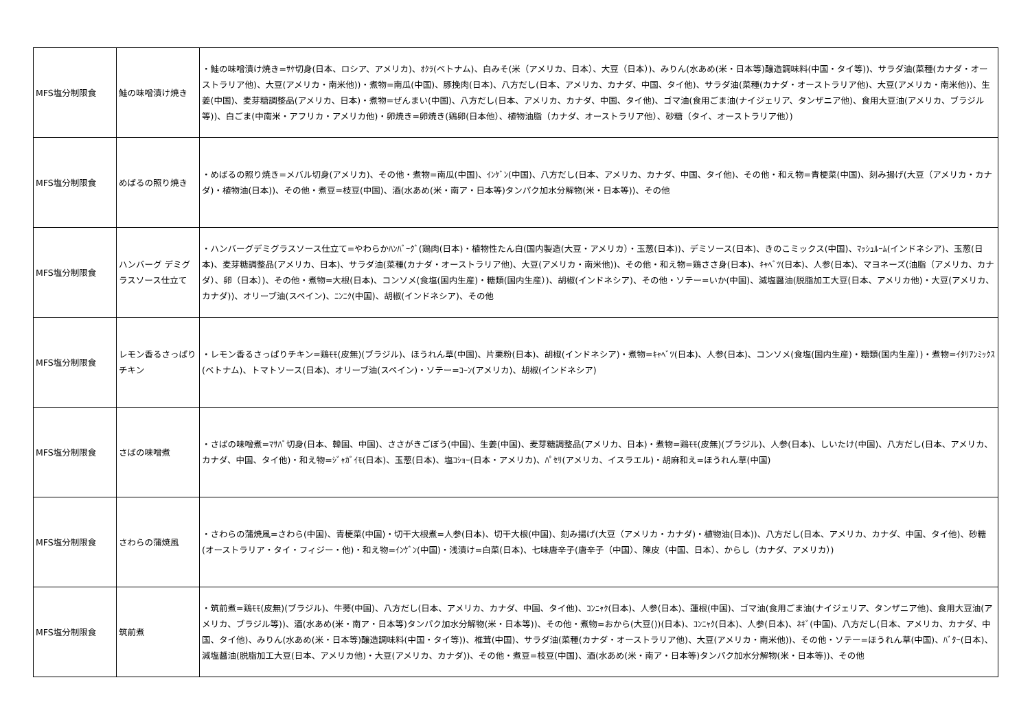| MFS塩分制限食 | 鮭の味噌漬け焼き | ・鮭の味噌漬け焼き=ｻｹ切身(日本、ロシア、アメリカ)、ｵｸﾗ(ベトナム)、白みそ(米（アメリカ、日本）、大豆（日本）)、みりん(水あめ(米・日本等)醸造調味料(中国・タイ等))、サラダ油(菜種(カナダ・オーストラリア他)、大豆(アメリカ・南米他))・煮物=南瓜(中国)、豚挽肉(日本)、八方だし(日本、アメリカ、カナダ、中国、タイ他)、サラダ油(菜種(カナダ・オーストラリア他)、大豆(アメリカ・南米他))、生姜(中国)、麦芽糖調整品(アメリカ、日本)・煮物=ぜんまい(中国)、八方だし(日本、アメリカ、カナダ、中国、タイ他)、ゴマ油(食用ごま油(ナイジェリア、タンザニア他)、食用大豆油(アメリカ、ブラジル等))、白ごま(中南米・アフリカ・アメリカ他)・卵焼き=卵焼き(鶏卵(日本他）、植物油脂（カナダ、オーストラリア他）、砂糖（タイ、オーストラリア他）) |
| MFS塩分制限食 | めばるの照り焼き | ・めばるの照り焼き=メバル切身(アメリカ)、その他・煮物=南瓜(中国)、ｲﾝｹﾞﾝ(中国)、八方だし(日本、アメリカ、カナダ、中国、タイ他)、その他・和え物=青梗菜(中国)、刻み揚げ(大豆（アメリカ・カナダ)・植物油(日本))、その他・煮豆=枝豆(中国)、酒(水あめ(米・南ア・日本等)タンパク加水分解物(米・日本等))、その他 |
| MFS塩分制限食 | ハンバーグ デミグラスソース仕立て | ・ハンバーグデミグラスソース仕立て=やわらかﾊﾝﾊﾞｰｸﾞ(鶏肉(日本)・植物性たん白(国内製造(大豆・アメリカ）・玉葱(日本))、デミソース(日本)、きのこミックス(中国)、ﾏｯｼｭﾙｰﾑ(インドネシア)、玉葱(日本)、麦芽糖調整品(アメリカ、日本)、サラダ油(菜種(カナダ・オーストラリア他)、大豆(アメリカ・南米他))、その他・和え物=鶏ささ身(日本)、ｷｬﾍﾞﾂ(日本)、人参(日本)、マヨネーズ(油脂（アメリカ、カナダ）、卵（日本）)、その他・煮物=大根(日本)、コンソメ(食塩(国内生産)・糖類(国内生産）)、胡椒(インドネシア)、その他・ソテー=いか(中国)、減塩醤油(脱脂加工大豆(日本、アメリカ他)・大豆(アメリカ、カナダ))、オリーブ油(スペイン)、ﾆﾝﾆｸ(中国)、胡椒(インドネシア)、その他 |
| MFS塩分制限食 | レモン香るさっぱりチキン | ・レモン香るさっぱりチキン=鶏ﾓﾓ(皮無)(ブラジル)、ほうれん草(中国)、片栗粉(日本)、胡椒(インドネシア)・煮物=ｷｬﾍﾞﾂ(日本)、人参(日本)、コンソメ(食塩(国内生産)・糖類(国内生産）)・煮物=ｲﾀﾘｱﾝﾐｯｸｽ(ベトナム)、トマトソース(日本)、オリーブ油(スペイン)・ソテー=ｺｰﾝ(アメリカ)、胡椒(インドネシア) |
| MFS塩分制限食 | さばの味噌煮 | ・さばの味噌煮=ﾏｻﾊﾞ切身(日本、韓国、中国)、ささがきごぼう(中国)、生姜(中国)、麦芽糖調整品(アメリカ、日本)・煮物=鶏ﾓﾓ(皮無)(ブラジル)、人参(日本)、しいたけ(中国)、八方だし(日本、アメリカ、カナダ、中国、タイ他)・和え物=ｼﾞｬｶﾞｲﾓ(日本)、玉葱(日本)、塩ｺｼｮｰ(日本・アメリカ)、ﾊﾟｾﾘ(アメリカ、イスラエル)・胡麻和え=ほうれん草(中国) |
| MFS塩分制限食 | さわらの蒲焼風 | ・さわらの蒲焼風=さわら(中国)、青梗菜(中国)・切干大根煮=人参(日本)、切干大根(中国)、刻み揚げ(大豆（アメリカ・カナダ)・植物油(日本))、八方だし(日本、アメリカ、カナダ、中国、タイ他)、砂糖(オーストラリア・タイ・フィジー・他)・和え物=ｲﾝｹﾞﾝ(中国)・浅漬け=白菜(日本)、七味唐辛子(唐辛子（中国）、陳皮（中国、日本）、からし（カナダ、アメリカ）) |
| MFS塩分制限食 | 筑前煮 | ・筑前煮=鶏ﾓﾓ(皮無)(ブラジル)、牛蒡(中国)、八方だし(日本、アメリカ、カナダ、中国、タイ他)、ｺﾝﾆｬｸ(日本)、人参(日本)、蓮根(中国)、ゴマ油(食用ごま油(ナイジェリア、タンザニア他)、食用大豆油(アメリカ、ブラジル等))、酒(水あめ(米・南ア・日本等)タンパク加水分解物(米・日本等))、その他・煮物=おから(大豆())(日本)、ｺﾝﾆｬｸ(日本)、人参(日本)、ﾈｷﾞ(中国)、八方だし(日本、アメリカ、カナダ、中国、タイ他)、みりん(水あめ(米・日本等)醸造調味料(中国・タイ等))、椎茸(中国)、サラダ油(菜種(カナダ・オーストラリア他)、大豆(アメリカ・南米他))、その他・ソテー=ほうれん草(中国)、ﾊﾞﾀｰ(日本)、減塩醤油(脱脂加工大豆(日本、アメリカ他)・大豆(アメリカ、カナダ))、その他・煮豆=枝豆(中国)、酒(水あめ(米・南ア・日本等)タンパク加水分解物(米・日本等))、その他 |